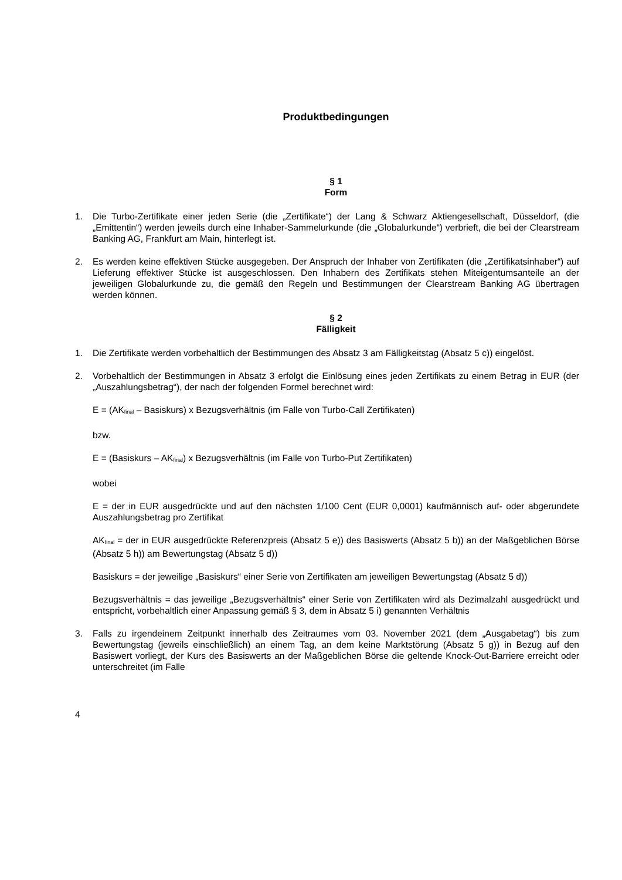Produktbedingungen
§ 1
Form
1. Die Turbo-Zertifikate einer jeden Serie (die „Zertifikate“) der Lang & Schwarz Aktiengesellschaft, Düsseldorf, (die „Emittentin“) werden jeweils durch eine Inhaber-Sammelurkunde (die „Globalurkunde“) verbrieft, die bei der Clearstream Banking AG, Frankfurt am Main, hinterlegt ist.
2. Es werden keine effektiven Stücke ausgegeben. Der Anspruch der Inhaber von Zertifikaten (die „Zertifikatsinhaber“) auf Lieferung effektiver Stücke ist ausgeschlossen. Den Inhabern des Zertifikats stehen Miteigentumsanteile an der jeweiligen Globalurkunde zu, die gemäß den Regeln und Bestimmungen der Clearstream Banking AG übertragen werden können.
§ 2
Fälligkeit
1. Die Zertifikate werden vorbehaltlich der Bestimmungen des Absatz 3 am Fälligkeitstag (Absatz 5 c)) eingelöst.
2. Vorbehaltlich der Bestimmungen in Absatz 3 erfolgt die Einlösung eines jeden Zertifikats zu einem Betrag in EUR (der „Auszahlungsbetrag“), der nach der folgenden Formel berechnet wird:
E = (AK<sub>final</sub> – Basiskurs) x Bezugsverhältnis (im Falle von Turbo-Call Zertifikaten)
bzw.
E = (Basiskurs – AK<sub>final</sub>) x Bezugsverhältnis (im Falle von Turbo-Put Zertifikaten)
wobei
E = der in EUR ausgedrückte und auf den nächsten 1/100 Cent (EUR 0,0001) kaufmännisch auf- oder abgerundete Auszahlungsbetrag pro Zertifikat
AK<sub>final</sub> = der in EUR ausgedrückte Referenzpreis (Absatz 5 e)) des Basiswerts (Absatz 5 b)) an der Maßgeblichen Börse (Absatz 5 h)) am Bewertungstag (Absatz 5 d))
Basiskurs = der jeweilige „Basiskurs“ einer Serie von Zertifikaten am jeweiligen Bewertungstag (Absatz 5 d))
Bezugsverhältnis = das jeweilige „Bezugsverhältnis“ einer Serie von Zertifikaten wird als Dezimalzahl ausgedrückt und entspricht, vorbehaltlich einer Anpassung gemäß § 3, dem in Absatz 5 i) genannten Verhältnis
3. Falls zu irgendeinem Zeitpunkt innerhalb des Zeitraumes vom 03. November 2021 (dem „Ausgabetag“) bis zum Bewertungstag (jeweils einschließlich) an einem Tag, an dem keine Marktstörung (Absatz 5 g)) in Bezug auf den Basiswert vorliegt, der Kurs des Basiswerts an der Maßgeblichen Börse die geltende Knock-Out-Barriere erreicht oder unterschreitet (im Falle
4